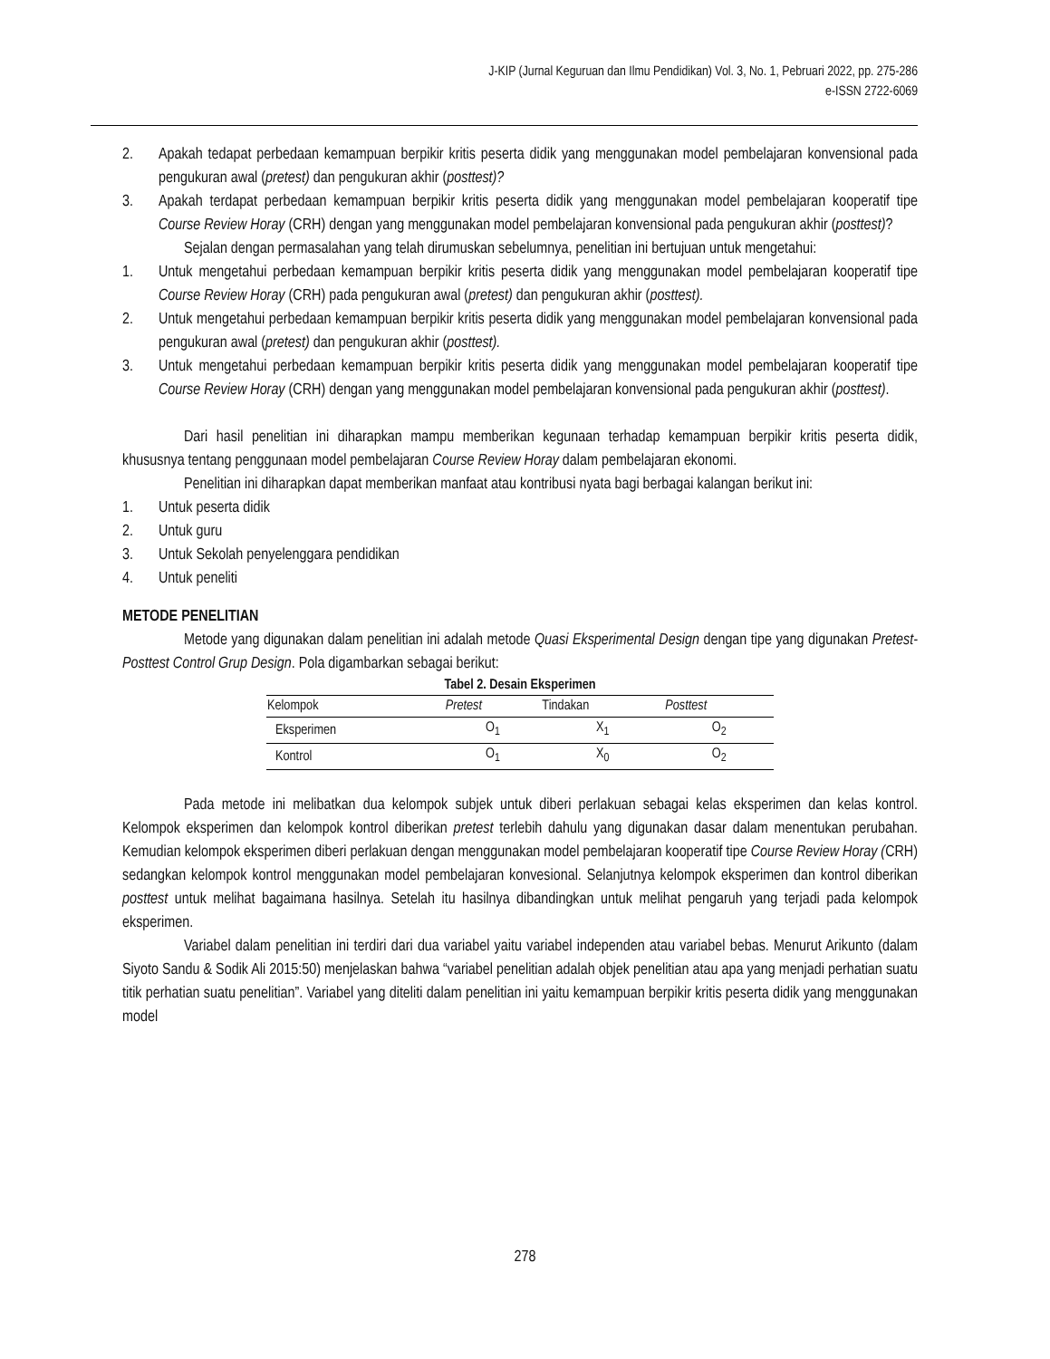J-KIP (Jurnal Keguruan dan Ilmu Pendidikan) Vol. 3, No. 1, Pebruari 2022, pp. 275-286
e-ISSN 2722-6069
2. Apakah tedapat perbedaan kemampuan berpikir kritis peserta didik yang menggunakan model pembelajaran konvensional pada pengukuran awal (pretest) dan pengukuran akhir (posttest)?
3. Apakah terdapat perbedaan kemampuan berpikir kritis peserta didik yang menggunakan model pembelajaran kooperatif tipe Course Review Horay (CRH) dengan yang menggunakan model pembelajaran konvensional pada pengukuran akhir (posttest)?
Sejalan dengan permasalahan yang telah dirumuskan sebelumnya, penelitian ini bertujuan untuk mengetahui:
1. Untuk mengetahui perbedaan kemampuan berpikir kritis peserta didik yang menggunakan model pembelajaran kooperatif tipe Course Review Horay (CRH) pada pengukuran awal (pretest) dan pengukuran akhir (posttest).
2. Untuk mengetahui perbedaan kemampuan berpikir kritis peserta didik yang menggunakan model pembelajaran konvensional pada pengukuran awal (pretest) dan pengukuran akhir (posttest).
3. Untuk mengetahui perbedaan kemampuan berpikir kritis peserta didik yang menggunakan model pembelajaran kooperatif tipe Course Review Horay (CRH) dengan yang menggunakan model pembelajaran konvensional pada pengukuran akhir (posttest).
Dari hasil penelitian ini diharapkan mampu memberikan kegunaan terhadap kemampuan berpikir kritis peserta didik, khususnya tentang penggunaan model pembelajaran Course Review Horay dalam pembelajaran ekonomi.
Penelitian ini diharapkan dapat memberikan manfaat atau kontribusi nyata bagi berbagai kalangan berikut ini:
1. Untuk peserta didik
2. Untuk guru
3. Untuk Sekolah penyelenggara pendidikan
4. Untuk peneliti
METODE PENELITIAN
Metode yang digunakan dalam penelitian ini adalah metode Quasi Eksperimental Design dengan tipe yang digunakan Pretest-Posttest Control Grup Design. Pola digambarkan sebagai berikut:
Tabel 2. Desain Eksperimen
| Kelompok | Pretest | Tindakan | Posttest |
| --- | --- | --- | --- |
| Eksperimen | O<sub>1</sub> | X<sub>1</sub> | O<sub>2</sub> |
| Kontrol | O<sub>1</sub> | X<sub>0</sub> | O<sub>2</sub> |
Pada metode ini melibatkan dua kelompok subjek untuk diberi perlakuan sebagai kelas eksperimen dan kelas kontrol. Kelompok eksperimen dan kelompok kontrol diberikan pretest terlebih dahulu yang digunakan dasar dalam menentukan perubahan. Kemudian kelompok eksperimen diberi perlakuan dengan menggunakan model pembelajaran kooperatif tipe Course Review Horay (CRH) sedangkan kelompok kontrol menggunakan model pembelajaran konvesional. Selanjutnya kelompok eksperimen dan kontrol diberikan posttest untuk melihat bagaimana hasilnya. Setelah itu hasilnya dibandingkan untuk melihat pengaruh yang terjadi pada kelompok eksperimen.
Variabel dalam penelitian ini terdiri dari dua variabel yaitu variabel independen atau variabel bebas. Menurut Arikunto (dalam Siyoto Sandu & Sodik Ali 2015:50) menjelaskan bahwa “variabel penelitian adalah objek penelitian atau apa yang menjadi perhatian suatu titik perhatian suatu penelitian”. Variabel yang diteliti dalam penelitian ini yaitu kemampuan berpikir kritis peserta didik yang menggunakan model
278